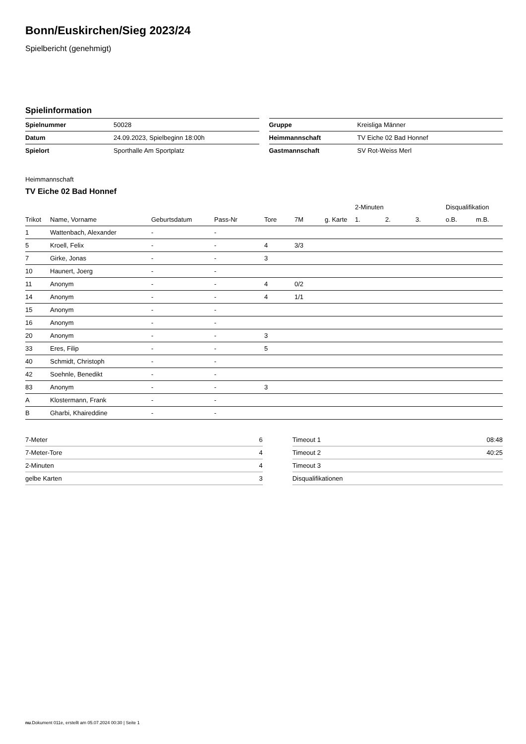Bonn/Euskirchen/Sieg 2023/24
Spielbericht (genehmigt)
Spielinformation
| Spielnummer | 50028 |
| Datum | 24.09.2023, Spielbeginn 18:00h |
| Spielort | Sporthalle Am Sportplatz |
| Gruppe | Kreisliga Männer |
| Heimmannschaft | TV Eiche 02 Bad Honnef |
| Gastmannschaft | SV Rot-Weiss Merl |
Heimmannschaft
TV Eiche 02 Bad Honnef
| | | | | | | | 2-Minuten | | | Disqualifikation | |
| --- | --- | --- | --- | --- | --- | --- | --- | --- | --- | --- | --- |
| Trikot | Name, Vorname | Geburtsdatum | Pass-Nr | Tore | 7M | g. Karte | 1. | 2. | 3. | o.B. | m.B. |
| 1 | Wattenbach, Alexander | - | - | | | | | | | | |
| 5 | Kroell, Felix | - | - | 4 | 3/3 | | | | | | |
| 7 | Girke, Jonas | - | - | 3 | | | | | | | |
| 10 | Haunert, Joerg | - | - | | | | | | | | |
| 11 | Anonym | - | - | 4 | 0/2 | | | | | | |
| 14 | Anonym | - | - | 4 | 1/1 | | | | | | |
| 15 | Anonym | - | - | | | | | | | | |
| 16 | Anonym | - | - | | | | | | | | |
| 20 | Anonym | - | - | 3 | | | | | | | |
| 33 | Eres, Filip | - | - | 5 | | | | | | | |
| 40 | Schmidt, Christoph | - | - | | | | | | | | |
| 42 | Soehnle, Benedikt | - | - | | | | | | | | |
| 83 | Anonym | - | - | 3 | | | | | | | |
| A | Klostermann, Frank | - | - | | | | | | | | |
| B | Gharbi, Khaireddine | - | - | | | | | | | | |
| 7-Meter | 6 |
| 7-Meter-Tore | 4 |
| 2-Minuten | 4 |
| gelbe Karten | 3 |
| Timeout 1 | 08:48 |
| Timeout 2 | 40:25 |
| Timeout 3 | |
| Disqualifikationen | |
nu.Dokument 011e, erstellt am 05.07.2024 00:30 | Seite 1